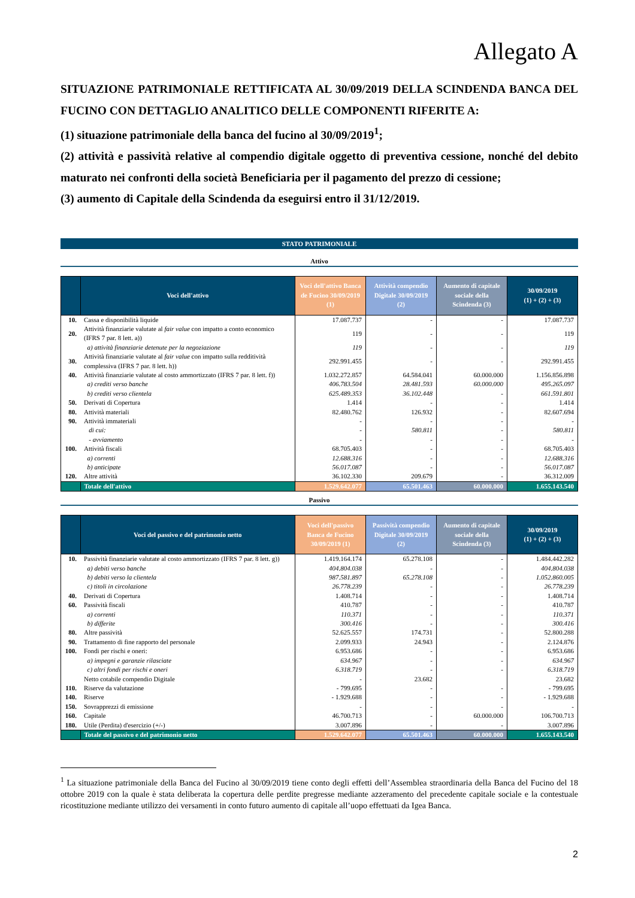Allegato A
SITUAZIONE PATRIMONIALE RETTIFICATA AL 30/09/2019 DELLA SCINDENDA BANCA DEL FUCINO CON DETTAGLIO ANALITICO DELLE COMPONENTI RIFERITE A:
(1) situazione patrimoniale della banca del fucino al 30/09/2019<sup>1</sup>;
(2) attività e passività relative al compendio digitale oggetto di preventiva cessione, nonché del debito maturato nei confronti della società Beneficiaria per il pagamento del prezzo di cessione;
(3) aumento di Capitale della Scindenda da eseguirsi entro il 31/12/2019.
STATO PATRIMONIALE
Attivo
| | Voci dell'attivo | Voci dell'attivo Banca de Fucino 30/09/2019 (1) | Attività compendio Digitale 30/09/2019 (2) | Aumento di capitale sociale della Scindenda (3) | 30/09/2019 (1) + (2) + (3) |
| --- | --- | --- | --- | --- | --- |
| 10. | Cassa e disponibilità liquide | 17.087.737 | - | - | 17.087.737 |
| 20. | Attività finanziarie valutate al fair value con impatto a conto economico (IFRS 7 par. 8 lett. a)) | 119 | - | - | 119 |
| | a) attività finanziarie detenute per la negoziazione | 119 | - | - | 119 |
| 30. | Attività finanziarie valutate al fair value con impatto sulla redditività complessiva (IFRS 7 par. 8 lett. h)) | 292.991.455 | - | - | 292.991.455 |
| 40. | Attività finanziarie valutate al costo ammortizzato (IFRS 7 par. 8 lett. f)) | 1.032.272.857 | 64.584.041 | 60.000.000 | 1.156.856.898 |
| | a) crediti verso banche | 406.783.504 | 28.481.593 | 60.000.000 | 495.265.097 |
| | b) crediti verso clientela | 625.489.353 | 36.102.448 | - | 661.591.801 |
| 50. | Derivati di Copertura | 1.414 | - | - | 1.414 |
| 80. | Attività materiali | 82.480.762 | 126.932 | - | 82.607.694 |
| 90. | Attività immateriali | - | - | - | - |
| | di cui: | - | 580.811 | - | 580.811 |
| | - avviamento | - | - | - | - |
| 100. | Attività fiscali | 68.705.403 | - | - | 68.705.403 |
| | a) correnti | 12.688.316 | - | - | 12.688.316 |
| | b) anticipate | 56.017.087 | - | - | 56.017.087 |
| 120. | Altre attività | 36.102.330 | 209.679 | - | 36.312.009 |
| | Totale dell'attivo | 1.529.642.077 | 65.501.463 | 60.000.000 | 1.655.143.540 |
Passivo
| | Voci del passivo e del patrimonio netto | Voci dell'passivo Banca de Fucino 30/09/2019 (1) | Passività compendio Digitale 30/09/2019 (2) | Aumento di capitale sociale della Scindenda (3) | 30/09/2019 (1) + (2) + (3) |
| --- | --- | --- | --- | --- | --- |
| 10. | Passività finanziarie valutate al costo ammortizzato (IFRS 7 par. 8 lett. g)) | 1.419.164.174 | 65.278.108 | - | 1.484.442.282 |
| | a) debiti verso banche | 404.804.038 | - | - | 404.804.038 |
| | b) debiti verso la clientela | 987.581.897 | 65.278.108 | - | 1.052.860.005 |
| | c) titoli in circolazione | 26.778.239 | - | - | 26.778.239 |
| 40. | Derivati di Copertura | 1.408.714 | - | - | 1.408.714 |
| 60. | Passività fiscali | 410.787 | - | - | 410.787 |
| | a) correnti | 110.371 | - | - | 110.371 |
| | b) differite | 300.416 | - | - | 300.416 |
| 80. | Altre passività | 52.625.557 | 174.731 | - | 52.800.288 |
| 90. | Trattamento di fine rapporto del personale | 2.099.933 | 24.943 | - | 2.124.876 |
| 100. | Fondi per rischi e oneri: | 6.953.686 | - | - | 6.953.686 |
| | a) impegni e garanzie rilasciate | 634.967 | - | - | 634.967 |
| | c) altri fondi per rischi e oneri | 6.318.719 | - | - | 6.318.719 |
| | Netto cotabile compendio Digitale | - | 23.682 | | 23.682 |
| 110. | Riserve da valutazione | - 799.695 | - | - | - 799.695 |
| 140. | Riserve | - 1.929.688 | - | - | - 1.929.688 |
| 150. | Sovrapprezzi di emissione | - | - | - | - |
| 160. | Capitale | 46.700.713 | - | 60.000.000 | 106.700.713 |
| 180. | Utile (Perdita) d'esercizio (+/-) | 3.007.896 | - | - | 3.007.896 |
| | Totale del passivo e del patrimonio netto | 1.529.642.077 | 65.501.463 | 60.000.000 | 1.655.143.540 |
<sup>1</sup> La situazione patrimoniale della Banca del Fucino al 30/09/2019 tiene conto degli effetti dell’Assemblea straordinaria della Banca del Fucino del 18 ottobre 2019 con la quale è stata deliberata la copertura delle perdite pregresse mediante azzeramento del precedente capitale sociale e la contestuale ricostituzione mediante utilizzo dei versamenti in conto futuro aumento di capitale all’uopo effettuati da Igea Banca.
2